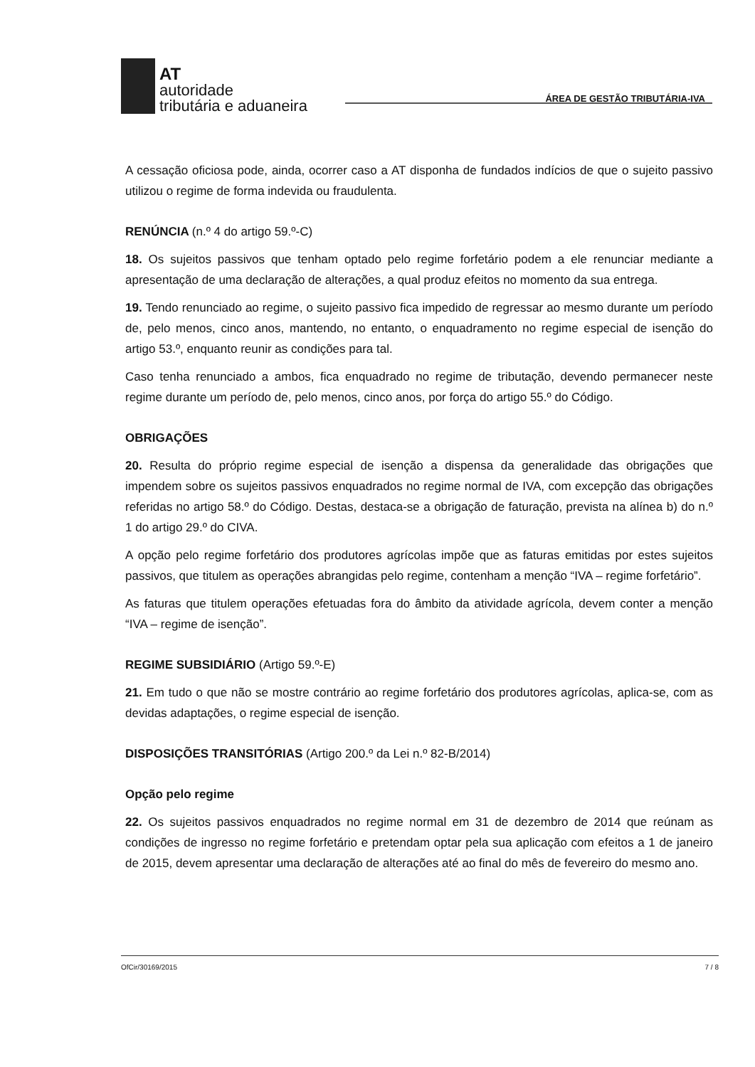AT
autoridade
tributária e aduaneira
ÁREA DE GESTÃO TRIBUTÁRIA-IVA
A cessação oficiosa pode, ainda, ocorrer caso a AT disponha de fundados indícios de que o sujeito passivo utilizou o regime de forma indevida ou fraudulenta.
RENÚNCIA (n.º 4 do artigo 59.º-C)
18. Os sujeitos passivos que tenham optado pelo regime forfetário podem a ele renunciar mediante a apresentação de uma declaração de alterações, a qual produz efeitos no momento da sua entrega.
19. Tendo renunciado ao regime, o sujeito passivo fica impedido de regressar ao mesmo durante um período de, pelo menos, cinco anos, mantendo, no entanto, o enquadramento no regime especial de isenção do artigo 53.º, enquanto reunir as condições para tal.
Caso tenha renunciado a ambos, fica enquadrado no regime de tributação, devendo permanecer neste regime durante um período de, pelo menos, cinco anos, por força do artigo 55.º do Código.
OBRIGAÇÕES
20. Resulta do próprio regime especial de isenção a dispensa da generalidade das obrigações que impendem sobre os sujeitos passivos enquadrados no regime normal de IVA, com excepção das obrigações referidas no artigo 58.º do Código. Destas, destaca-se a obrigação de faturação, prevista na alínea b) do n.º 1 do artigo 29.º do CIVA.
A opção pelo regime forfetário dos produtores agrícolas impõe que as faturas emitidas por estes sujeitos passivos, que titulem as operações abrangidas pelo regime, contenham a menção “IVA – regime forfetário”.
As faturas que titulem operações efetuadas fora do âmbito da atividade agrícola, devem conter a menção “IVA – regime de isenção”.
REGIME SUBSIDIÁRIO (Artigo 59.º-E)
21. Em tudo o que não se mostre contrário ao regime forfetário dos produtores agrícolas, aplica-se, com as devidas adaptações, o regime especial de isenção.
DISPOSIÇÕES TRANSITÓRIAS (Artigo 200.º da Lei n.º 82-B/2014)
Opção pelo regime
22. Os sujeitos passivos enquadrados no regime normal em 31 de dezembro de 2014 que reúnam as condições de ingresso no regime forfetário e pretendam optar pela sua aplicação com efeitos a 1 de janeiro de 2015, devem apresentar uma declaração de alterações até ao final do mês de fevereiro do mesmo ano.
OfCir/30169/2015 7 / 8